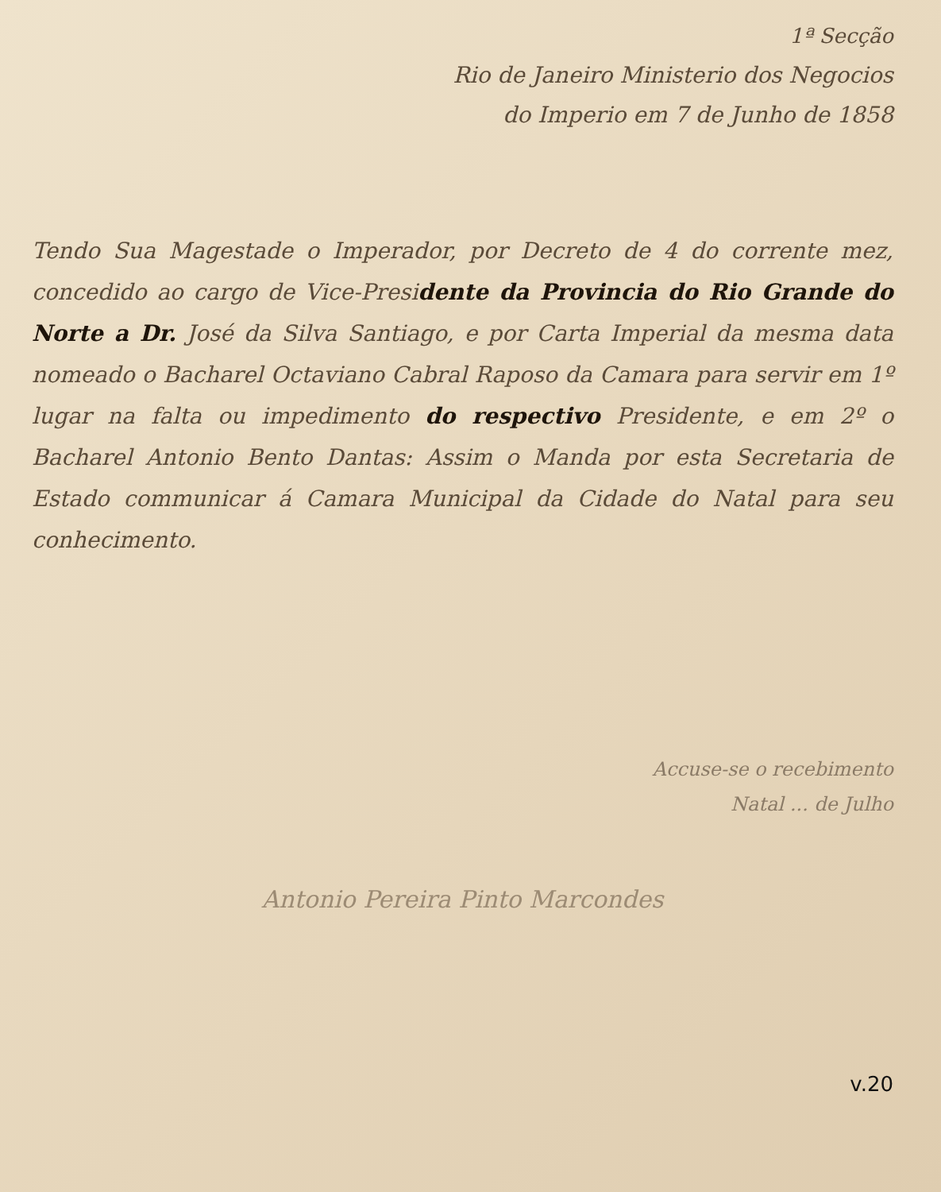1ª Secção
Rio de Janeiro Ministerio dos Negocios
do Imperio em 7 de Junho de 1858
Tendo Sua Magestade o Imperador, por Decreto de 4 do corrente mez, concedido ao cargo de Vice-Presidente da Provincia do Rio Grande do Norte a Dr. José da Silva Santiago, e por Carta Imperial da mesma data nomeado o Bacharel Octaviano Cabral Raposo da Camara para servir em 1º lugar na falta ou impedimento do respectivo Presidente, e em 2º o Bacharel Antonio Bento Dantas: Assim o Manda por esta Secretaria de Estado communicar á Camara Municipal da Cidade do Natal para seu conhecimento.
Accuse-se o recebimento
Natal ... de Julho
Antonio Pereira Pinto Marcondes
v.20